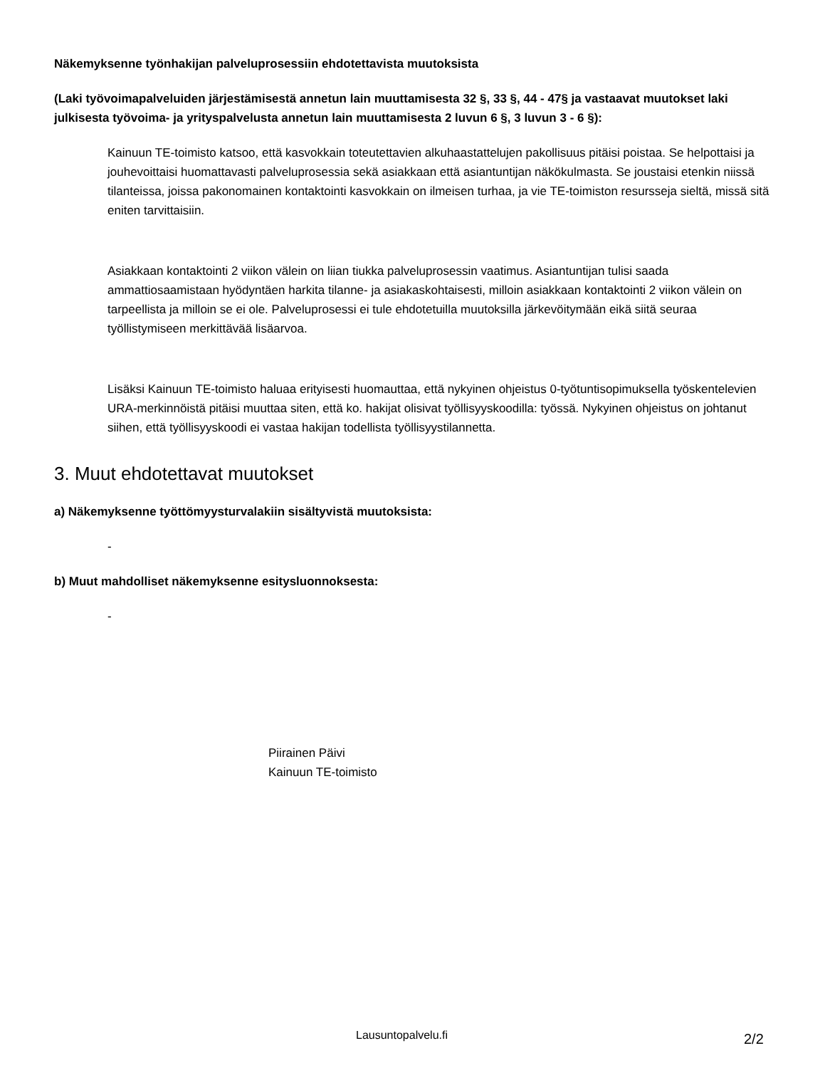Näkemyksenne työnhakijan palveluprosessiin ehdotettavista muutoksista
(Laki työvoimapalveluiden järjestämisestä annetun lain muuttamisesta 32 §, 33 §, 44 - 47§ ja vastaavat muutokset laki julkisesta työvoima- ja yrityspalvelusta annetun lain muuttamisesta 2 luvun 6 §, 3 luvun 3 - 6 §):
Kainuun TE-toimisto katsoo, että kasvokkain toteutettavien alkuhaastattelujen pakollisuus pitäisi poistaa. Se helpottaisi ja jouhevoittaisi huomattavasti palveluprosessia sekä asiakkaan että asiantuntijan näkökulmasta. Se joustaisi etenkin niissä tilanteissa, joissa pakonomainen kontaktointi kasvokkain on ilmeisen turhaa, ja vie TE-toimiston resursseja sieltä, missä sitä eniten tarvittaisiin.
Asiakkaan kontaktointi 2 viikon välein on liian tiukka palveluprosessin vaatimus. Asiantuntijan tulisi saada ammattiosaamistaan hyödyntäen harkita tilanne- ja asiakaskohtaisesti, milloin asiakkaan kontaktointi 2 viikon välein on tarpeellista ja milloin se ei ole. Palveluprosessi ei tule ehdotetuilla muutoksilla järkevöitymään eikä siitä seuraa työllistymiseen merkittävää lisäarvoa.
Lisäksi Kainuun TE-toimisto haluaa erityisesti huomauttaa, että nykyinen ohjeistus 0-työtuntisopimuksella työskentelevien URA-merkinnöistä pitäisi muuttaa siten, että ko. hakijat olisivat työllisyyskoodilla: työssä. Nykyinen ohjeistus on johtanut siihen, että työllisyyskoodi ei vastaa hakijan todellista työllisyystilannetta.
3. Muut ehdotettavat muutokset
a) Näkemyksenne työttömyysturvalakiin sisältyvistä muutoksista:
-
b) Muut mahdolliset näkemyksenne esitysluonnoksesta:
-
Piirainen Päivi
Kainuun TE-toimisto
Lausuntopalvelu.fi 2/2